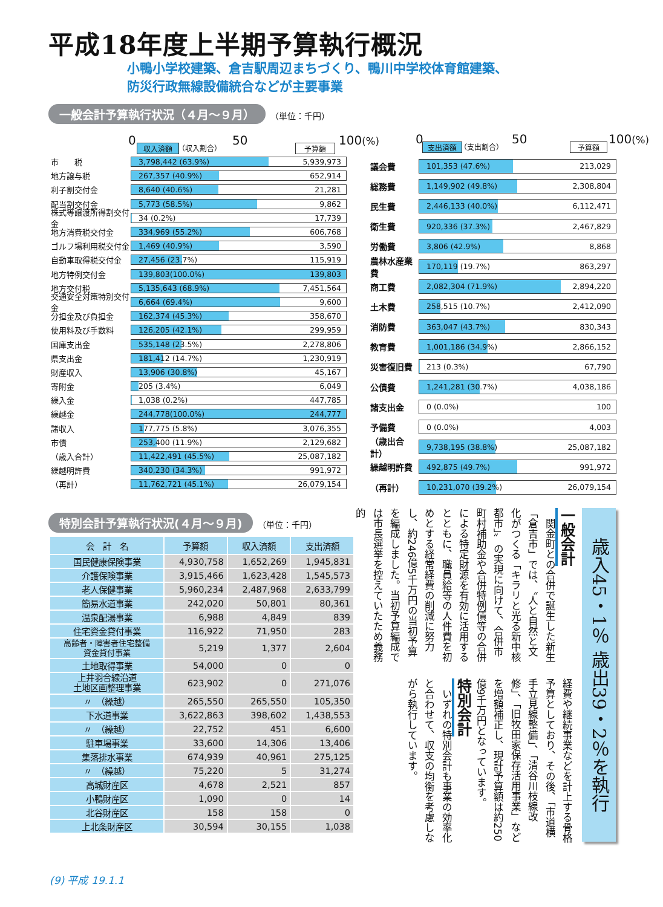平成18年度上半期予算執行概況
小鴨小学校建築、倉吉駅周辺まちづくり、鴨川中学校体育館建築、
防災行政無線設備統合などが主要事業
一般会計予算執行状況（４月～９月） （単位：千円）
0 収入済額 （収入割合） 50 予算額 100(%)
市　　税
3,798,442 (63.9%) 5,939,973
地方譲与税
267,357 (40.9%) 652,914
利子割交付金
8,640 (40.6%) 21,281
配当割交付金
5,773 (58.5%) 9,862
株式等譲渡所得割交付金
34 (0.2%) 17,739
地方消費税交付金
334,969 (55.2%) 606,768
ゴルフ場利用税交付金
1,469 (40.9%) 3,590
自動車取得税交付金
27,456 (23.7%) 115,919
地方特例交付金
139,803(100.0%) 139,803
地方交付税
5,135,643 (68.9%) 7,451,564
交通安全対策特別交付金
6,664 (69.4%) 9,600
分担金及び負担金
162,374 (45.3%) 358,670
使用料及び手数料
126,205 (42.1%) 299,959
国庫支出金
535,148 (23.5%) 2,278,806
県支出金
181,412 (14.7%) 1,230,919
財産収入
13,906 (30.8%) 45,167
寄附金
205 (3.4%) 6,049
繰入金
1,038 (0.2%) 447,785
繰越金
244,778(100.0%) 244,777
諸収入
177,775 (5.8%) 3,076,355
市債
253,400 (11.9%) 2,129,682
（歳入合計）
11,422,491 (45.5%) 25,087,182
繰越明許費
340,230 (34.3%) 991,972
（再計）
11,762,721 (45.1%) 26,079,154
0 支出済額 （支出割合） 50 予算額 100(%)
議会費
101,353 (47.6%) 213,029
総務費
1,149,902 (49.8%) 2,308,804
民生費
2,446,133 (40.0%) 6,112,471
衛生費
920,336 (37.3%) 2,467,829
労働費
3,806 (42.9%) 8,868
農林水産業費
170,119 (19.7%) 863,297
商工費
2,082,304 (71.9%) 2,894,220
土木費
258,515 (10.7%) 2,412,090
消防費
363,047 (43.7%) 830,343
教育費
1,001,186 (34.9%) 2,866,152
災害復旧費
213 (0.3%) 67,790
公債費
1,241,281 (30.7%) 4,038,186
諸支出金
0 (0.0%) 100
予備費
0 (0.0%) 4,003
（歳出合計）
9,738,195 (38.8%) 25,087,182
繰越明許費
492,875 (49.7%) 991,972
（再計）
10,231,070 (39.2%) 26,079,154
特別会計予算執行状況(４月～９月) （単位：千円）
| 会 計 名 | 予算額 | 収入済額 | 支出済額 |
| --- | --- | --- | --- |
| 国民健康保険事業 | 4,930,758 | 1,652,269 | 1,945,831 |
| 介護保険事業 | 3,915,466 | 1,623,428 | 1,545,573 |
| 老人保健事業 | 5,960,234 | 2,487,968 | 2,633,799 |
| 簡易水道事業 | 242,020 | 50,801 | 80,361 |
| 温泉配湯事業 | 6,988 | 4,849 | 839 |
| 住宅資金貸付事業 | 116,922 | 71,950 | 283 |
| 高齢者・障害者住宅整備 資金貸付事業 | 5,219 | 1,377 | 2,604 |
| 土地取得事業 | 54,000 | 0 | 0 |
| 上井羽合線沿道 土地区画整理事業 | 623,902 | 0 | 271,076 |
| 〃 （繰越） | 265,550 | 265,550 | 105,350 |
| 下水道事業 | 3,622,863 | 398,602 | 1,438,553 |
| 〃 （繰越） | 22,752 | 451 | 6,600 |
| 駐車場事業 | 33,600 | 14,306 | 13,406 |
| 集落排水事業 | 674,939 | 40,961 | 275,125 |
| 〃 （繰越） | 75,220 | 5 | 31,274 |
| 高城財産区 | 4,678 | 2,521 | 857 |
| 小鴨財産区 | 1,090 | 0 | 14 |
| 北谷財産区 | 158 | 158 | 0 |
| 上北条財産区 | 30,594 | 30,155 | 1,038 |
歳入45・1％ 歳出39・2％を執行
一般会計
　関金町との合併で誕生した新生「倉吉市」では、〝人と自然と文化がつくる「キラリと光る新中核都市」〟の実現に向けて、合併市町村補助金や合併特例債等の合併による特定財源を有効に活用するとともに、職員給等の人件費を初めとする経常経費の削減に努力し、約246億5千万円の当初予算を編成しました。当初予算編成では市長選挙を控えていたため義務的
経費や継続事業などを計上する骨格予算としており、その後、「市道横手立見線整備」、「清谷川枝線改修」、「旧牧田家保存活用事業」などを増額補正し、現計予算額は約250億9千万円となっています。
特別会計
　いずれの特別会計も事業の効率化と合わせて、収支の均衡を考慮しながら執行しています。
(9) 平成 19.1.1